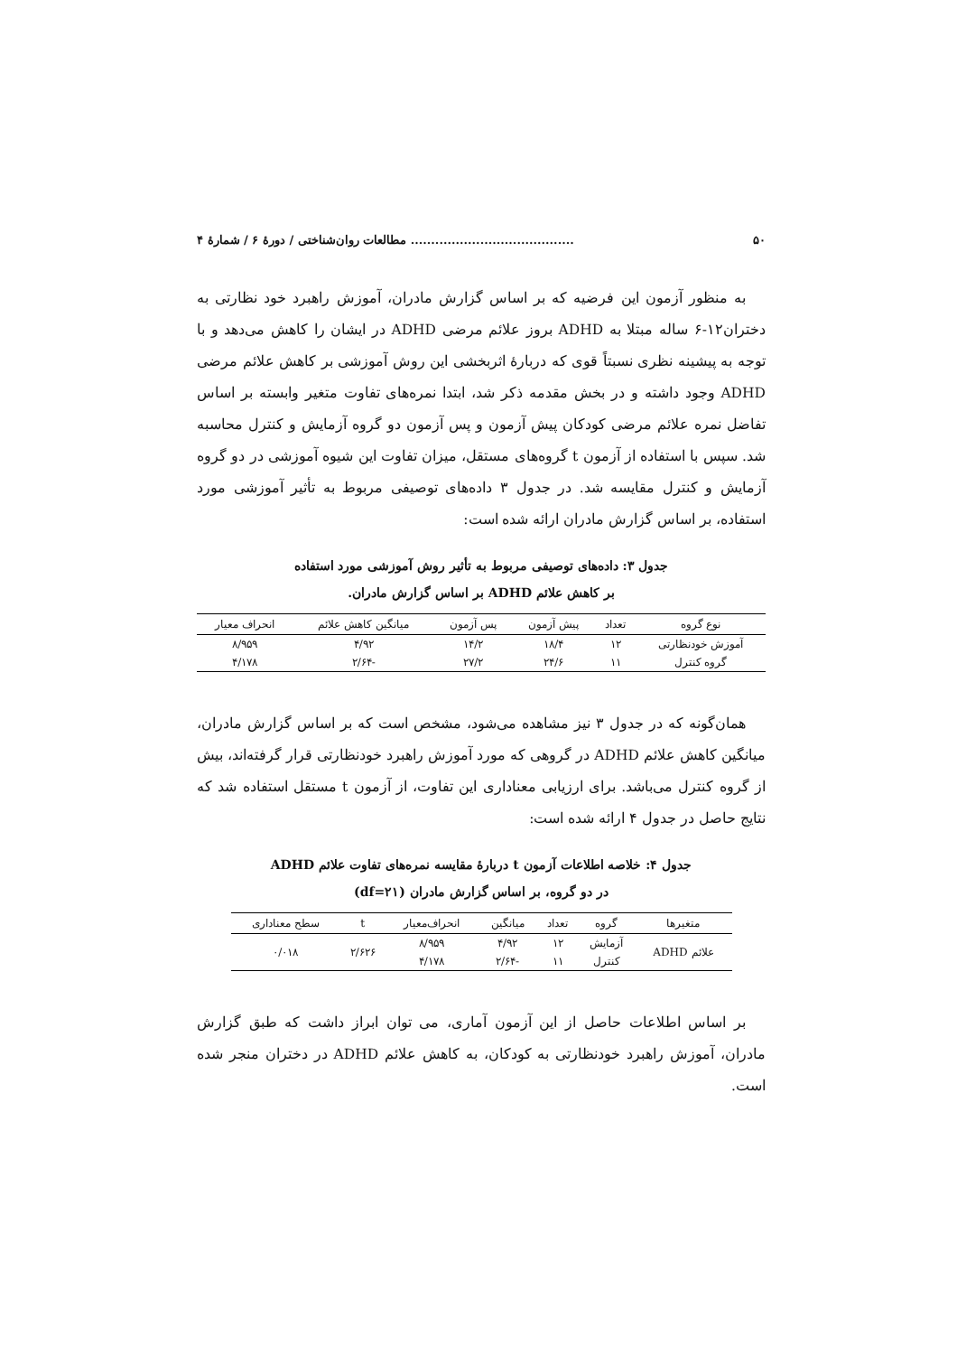۵۰........................................ مطالعات روان‌شناختی / دورهٔ ۶ / شمارهٔ ۴
به منظور آزمون این فرضیه که بر اساس گزارش مادران، آموزش راهبرد خود نظارتی به دختران۱۲-۶ ساله مبتلا به ADHD بروز علائم مرضی ADHD در ایشان را کاهش می‌دهد و با توجه به پیشینه نظری نسبتاً قوی که دربارهٔ اثربخشی این روش آموزشی بر کاهش علائم مرضی ADHD وجود داشته و در بخش مقدمه ذکر شد، ابتدا نمره‌های تفاوت متغیر وابسته بر اساس تفاضل نمره علائم مرضی کودکان پیش آزمون و پس آزمون دو گروه آزمایش و کنترل محاسبه شد. سپس با استفاده از آزمون t گروه‌های مستقل، میزان تفاوت این شیوه آموزشی در دو گروه آزمایش و کنترل مقایسه شد. در جدول ۳ داده‌های توصیفی مربوط به تأثیر آموزشی مورد استفاده، بر اساس گزارش مادران ارائه شده است:
جدول ۳: داده‌های توصیفی مربوط به تأثیر روش آموزشی مورد استفاده
بر کاهش علائم ADHD بر اساس گزارش مادران.
| نوع گروه | تعداد | پیش آزمون | پس آزمون | میانگین کاهش علائم | انحراف معیار |
| --- | --- | --- | --- | --- | --- |
| آموزش خودنظارتی | ۱۲ | ۱۸/۴ | ۱۴/۲ | ۴/۹۲ | ۸/۹۵۹ |
| گروه کنترل | ۱۱ | ۲۴/۶ | ۲۷/۲ | -۲/۶۴ | ۴/۱۷۸ |
همان‌گونه که در جدول ۳ نیز مشاهده می‌شود، مشخص است که بر اساس گزارش مادران، میانگین کاهش علائم ADHD در گروهی که مورد آموزش راهبرد خودنظارتی قرار گرفته‌اند، بیش از گروه کنترل می‌باشد. برای ارزیابی معناداری این تفاوت، از آزمون t مستقل استفاده شد که نتایج حاصل در جدول ۴ ارائه شده است:
جدول ۴: خلاصه اطلاعات آزمون t دربارهٔ مقایسه نمره‌های تفاوت علائم ADHD
در دو گروه، بر اساس گزارش مادران (df=۲۱)
| متغیرها | گروه | تعداد | میانگین | انحراف‌معیار | t | سطح معناداری |
| --- | --- | --- | --- | --- | --- | --- |
| علائم ADHD | آزمایش | ۱۲ | ۴/۹۲ | ۸/۹۵۹ | ۲/۶۲۶ | ۰/۰۱۸ |
| | کنترل | ۱۱ | -۲/۶۴ | ۴/۱۷۸ | | |
بر اساس اطلاعات حاصل از این آزمون آماری، می توان ابراز داشت که طبق گزارش مادران، آموزش راهبرد خودنظارتی به کودکان، به کاهش علائم ADHD در دختران منجر شده است.